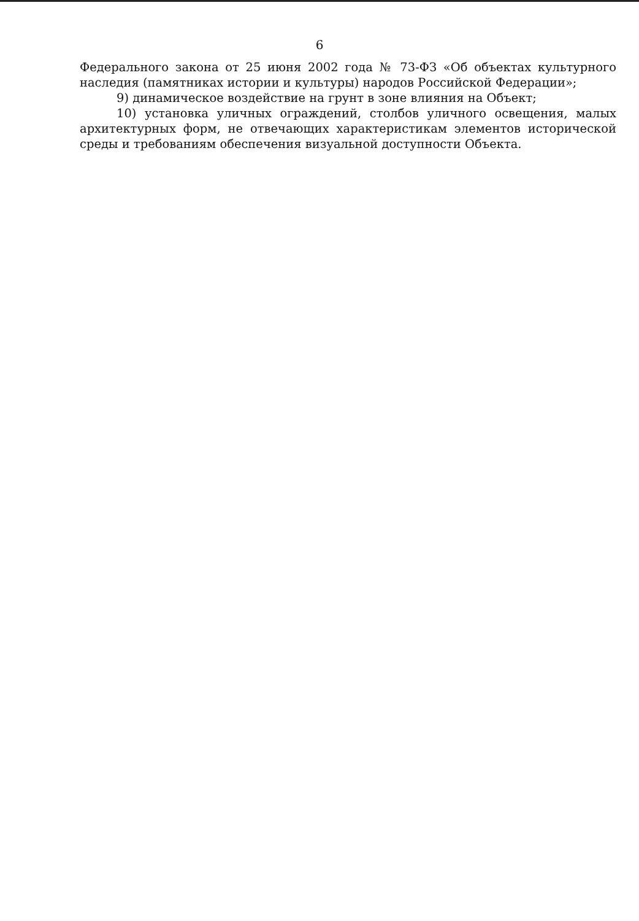6
Федерального закона от 25 июня 2002 года № 73-ФЗ «Об объектах культурного наследия (памятниках истории и культуры) народов Российской Федерации»;
9) динамическое воздействие на грунт в зоне влияния на Объект;
10) установка уличных ограждений, столбов уличного освещения, малых архитектурных форм, не отвечающих характеристикам элементов исторической среды и требованиям обеспечения визуальной доступности Объекта.